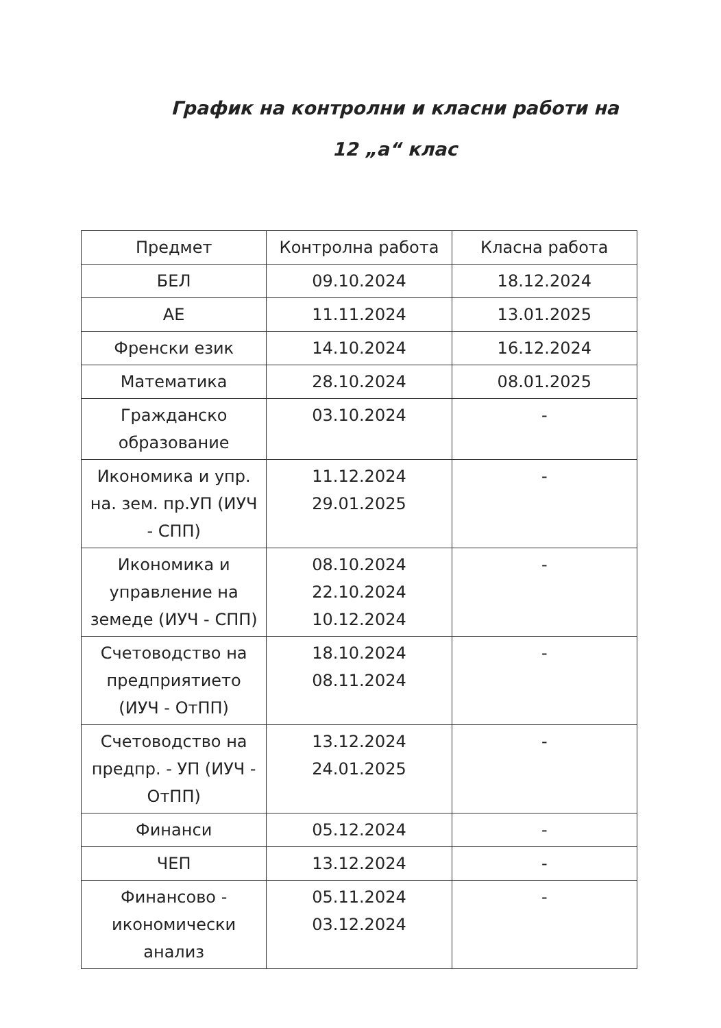График на контролни и класни работи на
12 „а“ клас
| Предмет | Контролна работа | Класна работа |
| --- | --- | --- |
| БЕЛ | 09.10.2024 | 18.12.2024 |
| АЕ | 11.11.2024 | 13.01.2025 |
| Френски език | 14.10.2024 | 16.12.2024 |
| Математика | 28.10.2024 | 08.01.2025 |
| Гражданско образование | 03.10.2024 | - |
| Икономика и упр. на. зем. пр.УП (ИУЧ - СПП) | 11.12.2024 29.01.2025 | - |
| Икономика и управление на земеде (ИУЧ - СПП) | 08.10.2024 22.10.2024 10.12.2024 | - |
| Счетоводство на предприятието (ИУЧ - ОтПП) | 18.10.2024 08.11.2024 | - |
| Счетоводство на предпр. - УП (ИУЧ - ОтПП) | 13.12.2024 24.01.2025 | - |
| Финанси | 05.12.2024 | - |
| ЧЕП | 13.12.2024 | - |
| Финансово - икономически анализ | 05.11.2024 03.12.2024 | - |